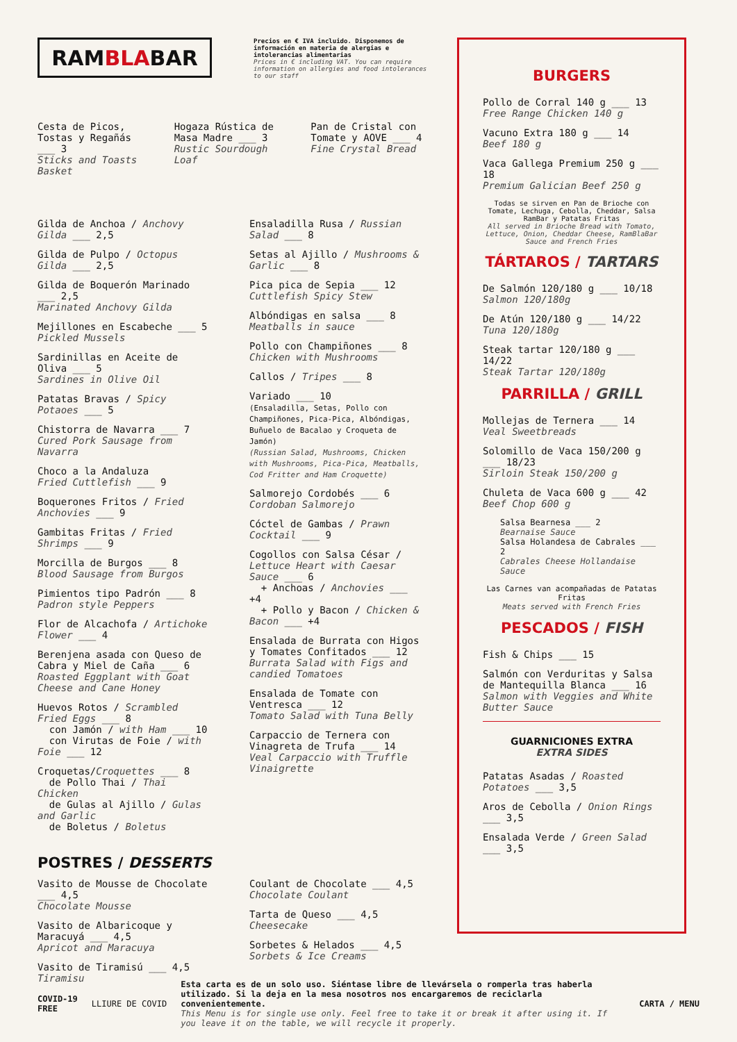RAM BLA BAR
Precios en € IVA incluido. Disponemos de información en materia de alergias e intolerancias alimentarias
Prices in € including VAT. You can require information on allergies and food intolerances to our staff
Cesta de Picos, Tostas y Regañás ___ 3
Sticks and Toasts Basket
Hogaza Rústica de Masa Madre ___ 3
Rustic Sourdough Loaf
Pan de Cristal con Tomate y AOVE ___ 4
Fine Crystal Bread
Gilda de Anchoa / Anchovy Gilda ___ 2,5
Gilda de Pulpo / Octopus Gilda ___ 2,5
Gilda de Boquerón Marinado ___ 2,5
Marinated Anchovy Gilda
Mejillones en Escabeche ___ 5
Pickled Mussels
Sardinillas en Aceite de Oliva ___ 5
Sardines in Olive Oil
Patatas Bravas / Spicy Potaoes ___ 5
Chistorra de Navarra ___ 7
Cured Pork Sausage from Navarra
Choco a la Andaluza
Fried Cuttlefish ___ 9
Boquerones Fritos / Fried Anchovies ___ 9
Gambitas Fritas / Fried Shrimps ___ 9
Morcilla de Burgos ___ 8
Blood Sausage from Burgos
Pimientos tipo Padrón ___ 8
Padron style Peppers
Flor de Alcachofa / Artichoke Flower ___ 4
Berenjena asada con Queso de Cabra y Miel de Caña ___ 6
Roasted Eggplant with Goat Cheese and Cane Honey
Huevos Rotos / Scrambled Fried Eggs ___ 8
con Jamón / with Ham ___ 10
con Virutas de Foie / with Foie ___ 12
Croquetas/Croquettes ___ 8
de Pollo Thai / Thai Chicken
de Gulas al Ajillo / Gulas and Garlic
de Boletus / Boletus
Ensaladilla Rusa / Russian Salad ___ 8
Setas al Ajillo / Mushrooms & Garlic ___ 8
Pica pica de Sepia ___ 12
Cuttlefish Spicy Stew
Albóndigas en salsa ___ 8
Meatballs in sauce
Pollo con Champiñones ___ 8
Chicken with Mushrooms
Callos / Tripes ___ 8
Variado ___ 10
(Ensaladilla, Setas, Pollo con Champiñones, Pica-Pica, Albóndigas, Buñuelo de Bacalao y Croqueta de Jamón)
(Russian Salad, Mushrooms, Chicken with Mushrooms, Pica-Pica, Meatballs, Cod Fritter and Ham Croquette)
Salmorejo Cordobés ___ 6
Cordoban Salmorejo
Cóctel de Gambas / Prawn Cocktail ___ 9
Cogollos con Salsa César / Lettuce Heart with Caesar Sauce ___ 6
+ Anchoas / Anchovies ___ +4
+ Pollo y Bacon / Chicken & Bacon ___ +4
Ensalada de Burrata con Higos y Tomates Confitados ___ 12
Burrata Salad with Figs and candied Tomatoes
Ensalada de Tomate con Ventresca ___ 12
Tomato Salad with Tuna Belly
Carpaccio de Ternera con Vinagreta de Trufa ___ 14
Veal Carpaccio with Truffle Vinaigrette
POSTRES / DESSERTS
Vasito de Mousse de Chocolate ___ 4,5
Chocolate Mousse
Vasito de Albaricoque y Maracuyá ___ 4,5
Apricot and Maracuya
Vasito de Tiramisú ___ 4,5
Tiramisu
Coulant de Chocolate ___ 4,5
Chocolate Coulant
Tarta de Queso ___ 4,5
Cheesecake
Sorbetes & Helados ___ 4,5
Sorbets & Ice Creams
BURGERS
Pollo de Corral 140 g ___ 13
Free Range Chicken 140 g
Vacuno Extra 180 g ___ 14
Beef 180 g
Vaca Gallega Premium 250 g ___ 18
Premium Galician Beef 250 g
Todas se sirven en Pan de Brioche con Tomate, Lechuga, Cebolla, Cheddar, Salsa RamBar y Patatas Fritas
All served in Brioche Bread with Tomato, Lettuce, Onion, Cheddar Cheese, RamBlaBar Sauce and French Fries
TÁRTAROS / TARTARS
De Salmón 120/180 g ___ 10/18
Salmon 120/180g
De Atún 120/180 g ___ 14/22
Tuna 120/180g
Steak tartar 120/180 g ___ 14/22
Steak Tartar 120/180g
PARRILLA / GRILL
Mollejas de Ternera ___ 14
Veal Sweetbreads
Solomillo de Vaca 150/200 g ___ 18/23
Sirloin Steak 150/200 g
Chuleta de Vaca 600 g ___ 42
Beef Chop 600 g
Salsa Bearnesa ___ 2
Bearnaise Sauce
Salsa Holandesa de Cabrales ___ 2
Cabrales Cheese Hollandaise Sauce
Las Carnes van acompañadas de Patatas Fritas
Meats served with French Fries
PESCADOS / FISH
Fish & Chips ___ 15
Salmón con Verduritas y Salsa de Mantequilla Blanca ___ 16
Salmon with Veggies and White Butter Sauce
GUARNICIONES EXTRA
EXTRA SIDES
Patatas Asadas / Roasted Potatoes ___ 3,5
Aros de Cebolla / Onion Rings ___ 3,5
Ensalada Verde / Green Salad ___ 3,5
COVID-19
FREE
LLIURE DE COVID
Esta carta es de un solo uso. Siéntase libre de llevársela o romperla tras haberla utilizado. Si la deja en la mesa nosotros nos encargaremos de reciclarla convenientemente.
This Menu is for single use only. Feel free to take it or break it after using it. If you leave it on the table, we will recycle it properly.
CARTA / MENU